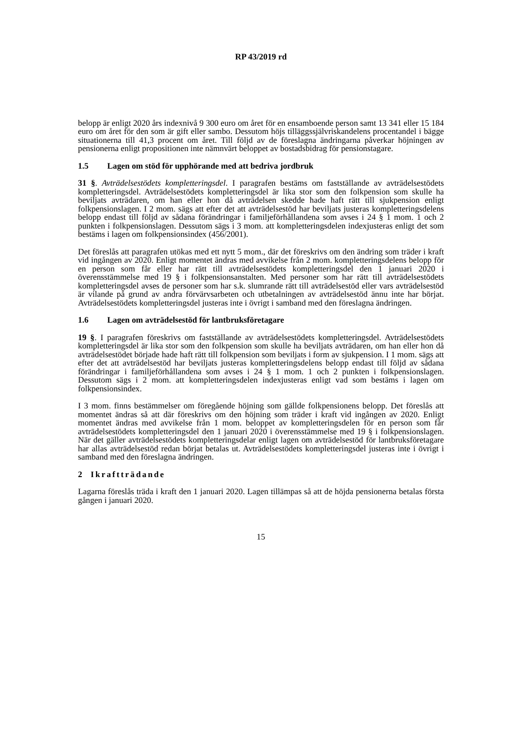RP 43/2019 rd
belopp är enligt 2020 års indexnivå 9 300 euro om året för en ensamboende person samt 13 341 eller 15 184 euro om året för den som är gift eller sambo. Dessutom höjs tilläggssjälvriskandelens procentandel i bägge situationerna till 41,3 procent om året. Till följd av de föreslagna ändringarna påverkar höjningen av pensionerna enligt propositionen inte nämnvärt beloppet av bostadsbidrag för pensionstagare.
1.5 Lagen om stöd för upphörande med att bedriva jordbruk
31 §. Avträdelsestödets kompletteringsdel. I paragrafen bestäms om fastställande av avträdelsestödets kompletteringsdel. Avträdelsestödets kompletteringsdel är lika stor som den folkpension som skulle ha beviljats avträdaren, om han eller hon då avträdelsen skedde hade haft rätt till sjukpension enligt folkpensionslagen. I 2 mom. sägs att efter det att avträdelsestöd har beviljats justeras kompletteringsdelens belopp endast till följd av sådana förändringar i familjeförhållandena som avses i 24 § 1 mom. 1 och 2 punkten i folkpensionslagen. Dessutom sägs i 3 mom. att kompletteringsdelen indexjusteras enligt det som bestäms i lagen om folkpensionsindex (456/2001).
Det föreslås att paragrafen utökas med ett nytt 5 mom., där det föreskrivs om den ändring som träder i kraft vid ingången av 2020. Enligt momentet ändras med avvikelse från 2 mom. kompletteringsdelens belopp för en person som får eller har rätt till avträdelsestödets kompletteringsdel den 1 januari 2020 i överensstämmelse med 19 § i folkpensionsanstalten. Med personer som har rätt till avträdelsestödets kompletteringsdel avses de personer som har s.k. slumrande rätt till avträdelsestöd eller vars avträdelsestöd är vilande på grund av andra förvärvsarbeten och utbetalningen av avträdelsestöd ännu inte har börjat. Avträdelsestödets kompletteringsdel justeras inte i övrigt i samband med den föreslagna ändringen.
1.6 Lagen om avträdelsestöd för lantbruksföretagare
19 §. I paragrafen föreskrivs om fastställande av avträdelsestödets kompletteringsdel. Avträdelsestödets kompletteringsdel är lika stor som den folkpension som skulle ha beviljats avträdaren, om han eller hon då avträdelsestödet började hade haft rätt till folkpension som beviljats i form av sjukpension. I 1 mom. sägs att efter det att avträdelsestöd har beviljats justeras kompletteringsdelens belopp endast till följd av sådana förändringar i familjeförhållandena som avses i 24 § 1 mom. 1 och 2 punkten i folkpensionslagen. Dessutom sägs i 2 mom. att kompletteringsdelen indexjusteras enligt vad som bestäms i lagen om folkpensionsindex.
I 3 mom. finns bestämmelser om föregående höjning som gällde folkpensionens belopp. Det föreslås att momentet ändras så att där föreskrivs om den höjning som träder i kraft vid ingången av 2020. Enligt momentet ändras med avvikelse från 1 mom. beloppet av kompletteringsdelen för en person som får avträdelsestödets kompletteringsdel den 1 januari 2020 i överensstämmelse med 19 § i folkpensionslagen. När det gäller avträdelsestödets kompletteringsdelar enligt lagen om avträdelsestöd för lantbruksföretagare har allas avträdelsestöd redan börjat betalas ut. Avträdelsestödets kompletteringsdel justeras inte i övrigt i samband med den föreslagna ändringen.
2 Ikraftträdande
Lagarna föreslås träda i kraft den 1 januari 2020. Lagen tillämpas så att de höjda pensionerna betalas första gången i januari 2020.
15